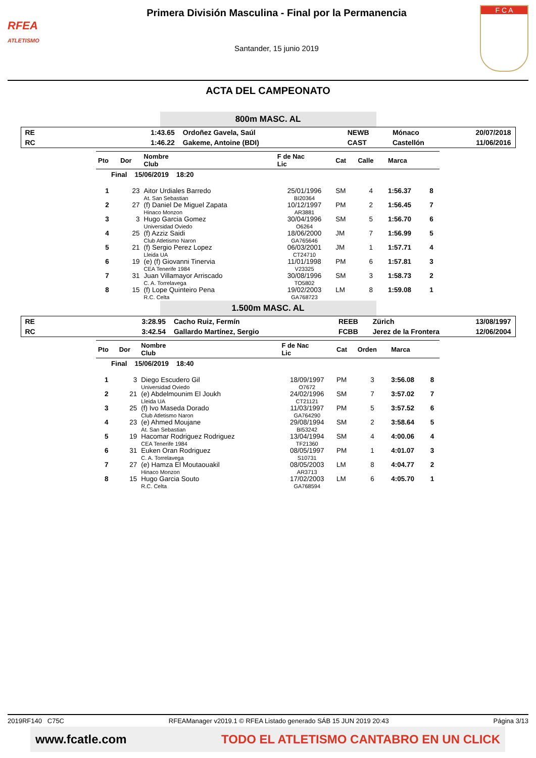RFEA
ATLETISMO
Primera División Masculina - Final por la Permanencia
Santander, 15 junio 2019
F C A
ACTA DEL CAMPEONATO
800m MASC. AL
| RE | 1:43.65 | Ordoñez Gavela, Saúl | NEWB | Mónaco | 20/07/2018 |
| RC | 1:46.22 | Gakeme, Antoine (BDI) | CAST | Castellón | 11/06/2016 |
| Pto | Dor | Nombre Club | F de Nac Lic | Cat | Calle | Marca | |
| --- | --- | --- | --- | --- | --- | --- | --- |
| Final 15/06/2019 18:20 | | | | | | | |
| 1 | 23 | Aitor Urdiales Barredo At. San Sebastian | 25/01/1996 BI20364 | SM | 4 | 1:56.37 | 8 |
| 2 | 27 | (f) Daniel De Miguel Zapata Hinaco Monzon | 10/12/1997 AR3881 | PM | 2 | 1:56.45 | 7 |
| 3 | 3 | Hugo Garcia Gomez Universidad Oviedo | 30/04/1996 O6264 | SM | 5 | 1:56.70 | 6 |
| 4 | 25 | (f) Azziz Saidi Club Atletismo Naron | 18/06/2000 GA765646 | JM | 7 | 1:56.99 | 5 |
| 5 | 21 | (f) Sergio Perez Lopez Lleida UA | 06/03/2001 CT24710 | JM | 1 | 1:57.71 | 4 |
| 6 | 19 | (e) (f) Giovanni Tinervia CEA Tenerife 1984 | 11/01/1998 V23325 | PM | 6 | 1:57.81 | 3 |
| 7 | 31 | Juan Villamayor Arriscado C. A. Torrelavega | 30/08/1996 TO5802 | SM | 3 | 1:58.73 | 2 |
| 8 | 15 | (f) Lope Quinteiro Pena R.C. Celta | 19/02/2003 GA768723 | LM | 8 | 1:59.08 | 1 |
1.500m MASC. AL
| RE | 3:28.95 | Cacho Ruiz, Fermín | REEB | Zürich | 13/08/1997 |
| RC | 3:42.54 | Gallardo Martínez, Sergio | FCBB | Jerez de la Frontera | 12/06/2004 |
| Pto | Dor | Nombre Club | F de Nac Lic | Cat | Orden | Marca | |
| --- | --- | --- | --- | --- | --- | --- | --- |
| Final 15/06/2019 18:40 | | | | | | | |
| 1 | 3 | Diego Escudero Gil Universidad Oviedo | 18/09/1997 O7672 | PM | 3 | 3:56.08 | 8 |
| 2 | 21 | (e) Abdelmounim El Joukh Lleida UA | 24/02/1996 CT21121 | SM | 7 | 3:57.02 | 7 |
| 3 | 25 | (f) Ivo Maseda Dorado Club Atletismo Naron | 11/03/1997 GA764290 | PM | 5 | 3:57.52 | 6 |
| 4 | 23 | (e) Ahmed Moujane At. San Sebastian | 29/08/1994 BI53242 | SM | 2 | 3:58.64 | 5 |
| 5 | 19 | Hacomar Rodriguez Rodriguez CEA Tenerife 1984 | 13/04/1994 TF21360 | SM | 4 | 4:00.06 | 4 |
| 6 | 31 | Euken Oran Rodriguez C. A. Torrelavega | 08/05/1997 S10731 | PM | 1 | 4:01.07 | 3 |
| 7 | 27 | (e) Hamza El Moutaouakil Hinaco Monzon | 08/05/2003 AR3713 | LM | 8 | 4:04.77 | 2 |
| 8 | 15 | Hugo Garcia Souto R.C. Celta | 17/02/2003 GA768594 | LM | 6 | 4:05.70 | 1 |
2019RF140 C75C RFEAManager v2019.1 © RFEA Listado generado SÁB 15 JUN 2019 20:43 Página 3/13
www.fcatle.com TODO EL ATLETISMO CANTABRO EN UN CLICK